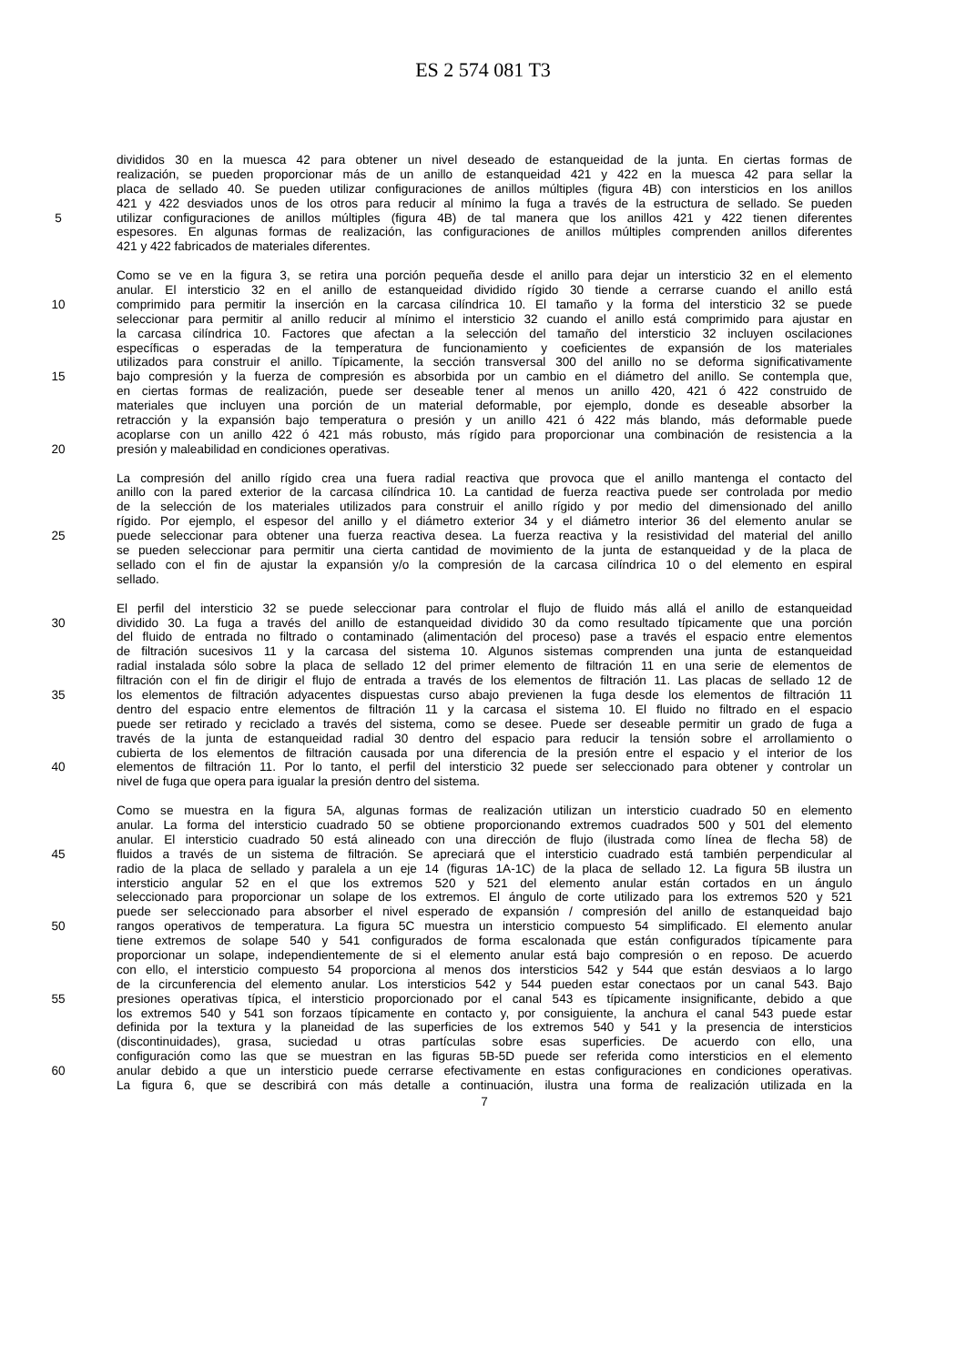ES 2 574 081 T3
divididos 30 en la muesca 42 para obtener un nivel deseado de estanqueidad de la junta. En ciertas formas de
realización, se pueden proporcionar más de un anillo de estanqueidad 421 y 422 en la muesca 42 para sellar la
placa de sellado 40. Se pueden utilizar configuraciones de anillos múltiples (figura 4B) con intersticios en los anillos
421 y 422 desviados unos de los otros para reducir al mínimo la fuga a través de la estructura de sellado. Se pueden
5 utilizar configuraciones de anillos múltiples (figura 4B) de tal manera que los anillos 421 y 422 tienen diferentes
espesores. En algunas formas de realización, las configuraciones de anillos múltiples comprenden anillos diferentes
421 y 422 fabricados de materiales diferentes.
Como se ve en la figura 3, se retira una porción pequeña desde el anillo para dejar un intersticio 32 en el elemento
anular. El intersticio 32 en el anillo de estanqueidad dividido rígido 30 tiende a cerrarse cuando el anillo está
10 comprimido para permitir la inserción en la carcasa cilíndrica 10. El tamaño y la forma del intersticio 32 se puede
seleccionar para permitir al anillo reducir al mínimo el intersticio 32 cuando el anillo está comprimido para ajustar en
la carcasa cilíndrica 10. Factores que afectan a la selección del tamaño del intersticio 32 incluyen oscilaciones
específicas o esperadas de la temperatura de funcionamiento y coeficientes de expansión de los materiales
utilizados para construir el anillo. Típicamente, la sección transversal 300 del anillo no se deforma significativamente
15 bajo compresión y la fuerza de compresión es absorbida por un cambio en el diámetro del anillo. Se contempla que,
en ciertas formas de realización, puede ser deseable tener al menos un anillo 420, 421 ó 422 construido de
materiales que incluyen una porción de un material deformable, por ejemplo, donde es deseable absorber la
retracción y la expansión bajo temperatura o presión y un anillo 421 ó 422 más blando, más deformable puede
acoplarse con un anillo 422 ó 421 más robusto, más rígido para proporcionar una combinación de resistencia a la
20 presión y maleabilidad en condiciones operativas.
La compresión del anillo rígido crea una fuera radial reactiva que provoca que el anillo mantenga el contacto del
anillo con la pared exterior de la carcasa cilíndrica 10. La cantidad de fuerza reactiva puede ser controlada por medio
de la selección de los materiales utilizados para construir el anillo rígido y por medio del dimensionado del anillo
rígido. Por ejemplo, el espesor del anillo y el diámetro exterior 34 y el diámetro interior 36 del elemento anular se
25 puede seleccionar para obtener una fuerza reactiva desea. La fuerza reactiva y la resistividad del material del anillo
se pueden seleccionar para permitir una cierta cantidad de movimiento de la junta de estanqueidad y de la placa de
sellado con el fin de ajustar la expansión y/o la compresión de la carcasa cilíndrica 10 o del elemento en espiral
sellado.
El perfil del intersticio 32 se puede seleccionar para controlar el flujo de fluido más allá el anillo de estanqueidad
30 dividido 30. La fuga a través del anillo de estanqueidad dividido 30 da como resultado típicamente que una porción
del fluido de entrada no filtrado o contaminado (alimentación del proceso) pase a través el espacio entre elementos
de filtración sucesivos 11 y la carcasa del sistema 10. Algunos sistemas comprenden una junta de estanqueidad
radial instalada sólo sobre la placa de sellado 12 del primer elemento de filtración 11 en una serie de elementos de
filtración con el fin de dirigir el flujo de entrada a través de los elementos de filtración 11. Las placas de sellado 12 de
35 los elementos de filtración adyacentes dispuestas curso abajo previenen la fuga desde los elementos de filtración 11
dentro del espacio entre elementos de filtración 11 y la carcasa el sistema 10. El fluido no filtrado en el espacio
puede ser retirado y reciclado a través del sistema, como se desee. Puede ser deseable permitir un grado de fuga a
través de la junta de estanqueidad radial 30 dentro del espacio para reducir la tensión sobre el arrollamiento o
cubierta de los elementos de filtración causada por una diferencia de la presión entre el espacio y el interior de los
40 elementos de filtración 11. Por lo tanto, el perfil del intersticio 32 puede ser seleccionado para obtener y controlar un
nivel de fuga que opera para igualar la presión dentro del sistema.
Como se muestra en la figura 5A, algunas formas de realización utilizan un intersticio cuadrado 50 en elemento
anular. La forma del intersticio cuadrado 50 se obtiene proporcionando extremos cuadrados 500 y 501 del elemento
anular. El intersticio cuadrado 50 está alineado con una dirección de flujo (ilustrada como línea de flecha 58) de
45 fluidos a través de un sistema de filtración. Se apreciará que el intersticio cuadrado está también perpendicular al
radio de la placa de sellado y paralela a un eje 14 (figuras 1A-1C) de la placa de sellado 12. La figura 5B ilustra un
intersticio angular 52 en el que los extremos 520 y 521 del elemento anular están cortados en un ángulo
seleccionado para proporcionar un solape de los extremos. El ángulo de corte utilizado para los extremos 520 y 521
puede ser seleccionado para absorber el nivel esperado de expansión / compresión del anillo de estanqueidad bajo
50 rangos operativos de temperatura. La figura 5C muestra un intersticio compuesto 54 simplificado. El elemento anular
tiene extremos de solape 540 y 541 configurados de forma escalonada que están configurados típicamente para
proporcionar un solape, independientemente de si el elemento anular está bajo compresión o en reposo. De acuerdo
con ello, el intersticio compuesto 54 proporciona al menos dos intersticios 542 y 544 que están desviaos a lo largo
de la circunferencia del elemento anular. Los intersticios 542 y 544 pueden estar conectaos por un canal 543. Bajo
55 presiones operativas típica, el intersticio proporcionado por el canal 543 es típicamente insignificante, debido a que
los extremos 540 y 541 son forzaos típicamente en contacto y, por consiguiente, la anchura el canal 543 puede estar
definida por la textura y la planeidad de las superficies de los extremos 540 y 541 y la presencia de intersticios
(discontinuidades), grasa, suciedad u otras partículas sobre esas superficies. De acuerdo con ello, una
configuración como las que se muestran en las figuras 5B-5D puede ser referida como intersticios en el elemento
60 anular debido a que un intersticio puede cerrarse efectivamente en estas configuraciones en condiciones operativas.
La figura 6, que se describirá con más detalle a continuación, ilustra una forma de realización utilizada en la
7